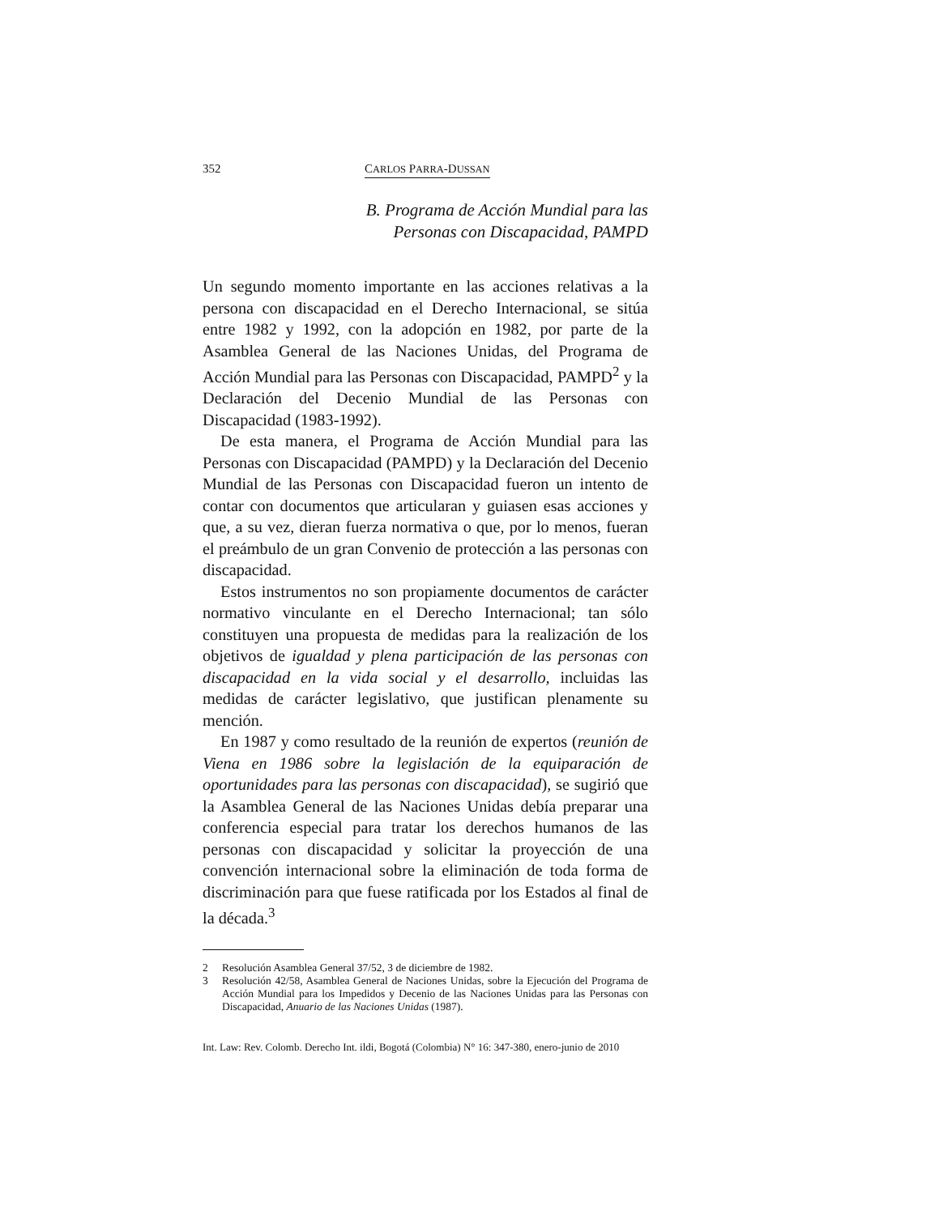352 CARLOS PARRA-DUSSAN
B. Programa de Acción Mundial para las
Personas con Discapacidad, PAMPD
Un segundo momento importante en las acciones relativas a la persona con discapacidad en el Derecho Internacional, se sitúa entre 1982 y 1992, con la adopción en 1982, por parte de la Asamblea General de las Naciones Unidas, del Programa de Acción Mundial para las Personas con Discapacidad, PAMPD<sup>2</sup> y la Declaración del Decenio Mundial de las Personas con Discapacidad (1983-1992).
De esta manera, el Programa de Acción Mundial para las Personas con Discapacidad (PAMPD) y la Declaración del Decenio Mundial de las Personas con Discapacidad fueron un intento de contar con documentos que articularan y guiasen esas acciones y que, a su vez, dieran fuerza normativa o que, por lo menos, fueran el preámbulo de un gran Convenio de protección a las personas con discapacidad.
Estos instrumentos no son propiamente documentos de carácter normativo vinculante en el Derecho Internacional; tan sólo constituyen una propuesta de medidas para la realización de los objetivos de igualdad y plena participación de las personas con discapacidad en la vida social y el desarrollo, incluidas las medidas de carácter legislativo, que justifican plenamente su mención.
En 1987 y como resultado de la reunión de expertos (reunión de Viena en 1986 sobre la legislación de la equiparación de oportunidades para las personas con discapacidad), se sugirió que la Asamblea General de las Naciones Unidas debía preparar una conferencia especial para tratar los derechos humanos de las personas con discapacidad y solicitar la proyección de una convención internacional sobre la eliminación de toda forma de discriminación para que fuese ratificada por los Estados al final de la década.<sup>3</sup>
2 Resolución Asamblea General 37/52, 3 de diciembre de 1982.
3 Resolución 42/58, Asamblea General de Naciones Unidas, sobre la Ejecución del Programa de Acción Mundial para los Impedidos y Decenio de las Naciones Unidas para las Personas con Discapacidad, Anuario de las Naciones Unidas (1987).
Int. Law: Rev. Colomb. Derecho Int. ildi, Bogotá (Colombia) N° 16: 347-380, enero-junio de 2010